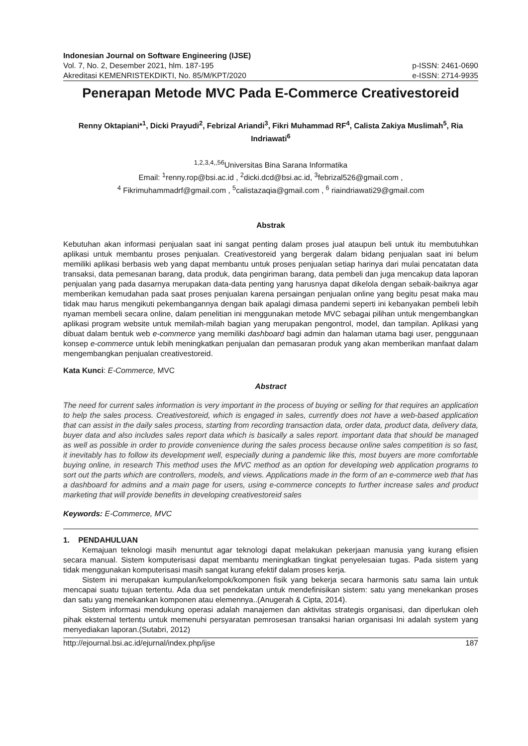Indonesian Journal on Software Engineering (IJSE)
Vol. 7, No. 2, Desember 2021, hlm. 187-195 p-ISSN: 2461-0690
Akreditasi KEMENRISTEKDIKTI, No. 85/M/KPT/2020 e-ISSN: 2714-9935
Penerapan Metode MVC Pada E-Commerce Creativestoreid
Renny Oktapiani*<sup>1</sup>, Dicki Prayudi<sup>2</sup>, Febrizal Ariandi<sup>3</sup>, Fikri Muhammad RF<sup>4</sup>, Calista Zakiya Muslimah<sup>5</sup>, Ria Indriawati<sup>6</sup>
<sup>1,2,3,4,,56</sup>Universitas Bina Sarana Informatika
Email: <sup>1</sup>renny.rop@bsi.ac.id , <sup>2</sup>dicki.dcd@bsi.ac.id, <sup>3</sup>febrizal526@gmail.com ,
<sup>4</sup> Fikrimuhammadrf@gmail.com , <sup>5</sup>calistazaqia@gmail.com , <sup>6</sup> riaindriawati29@gmail.com
Abstrak
Kebutuhan akan informasi penjualan saat ini sangat penting dalam proses jual ataupun beli untuk itu membutuhkan aplikasi untuk membantu proses penjualan. Creativestoreid yang bergerak dalam bidang penjualan saat ini belum memiliki aplikasi berbasis web yang dapat membantu untuk proses penjualan setiap harinya dari mulai pencatatan data transaksi, data pemesanan barang, data produk, data pengiriman barang, data pembeli dan juga mencakup data laporan penjualan yang pada dasarnya merupakan data-data penting yang harusnya dapat dikelola dengan sebaik-baiknya agar memberikan kemudahan pada saat proses penjualan karena persaingan penjualan online yang begitu pesat maka mau tidak mau harus mengikuti pekembangannya dengan baik apalagi dimasa pandemi seperti ini kebanyakan pembeli lebih nyaman membeli secara online, dalam penelitian ini menggunakan metode MVC sebagai pilihan untuk mengembangkan aplikasi program website untuk memilah-milah bagian yang merupakan pengontrol, model, dan tampilan. Aplikasi yang dibuat dalam bentuk web e-commerce yang memiliki dashboard bagi admin dan halaman utama bagi user, penggunaan konsep e-commerce untuk lebih meningkatkan penjualan dan pemasaran produk yang akan memberikan manfaat dalam mengembangkan penjualan creativestoreid.
Kata Kunci: E-Commerce, MVC
Abstract
The need for current sales information is very important in the process of buying or selling for that requires an application to help the sales process. Creativestoreid, which is engaged in sales, currently does not have a web-based application that can assist in the daily sales process, starting from recording transaction data, order data, product data, delivery data, buyer data and also includes sales report data which is basically a sales report. important data that should be managed as well as possible in order to provide convenience during the sales process because online sales competition is so fast, it inevitably has to follow its development well, especially during a pandemic like this, most buyers are more comfortable buying online, in research This method uses the MVC method as an option for developing web application programs to sort out the parts which are controllers, models, and views. Applications made in the form of an e-commerce web that has a dashboard for admins and a main page for users, using e-commerce concepts to further increase sales and product marketing that will provide benefits in developing creativestoreid sales
Keywords: E-Commerce, MVC
1. PENDAHULUAN
Kemajuan teknologi masih menuntut agar teknologi dapat melakukan pekerjaan manusia yang kurang efisien secara manual. Sistem komputerisasi dapat membantu meningkatkan tingkat penyelesaian tugas. Pada sistem yang tidak menggunakan komputerisasi masih sangat kurang efektif dalam proses kerja.
Sistem ini merupakan kumpulan/kelompok/komponen fisik yang bekerja secara harmonis satu sama lain untuk mencapai suatu tujuan tertentu. Ada dua set pendekatan untuk mendefinisikan sistem: satu yang menekankan proses dan satu yang menekankan komponen atau elemennya..(Anugerah & Cipta, 2014).
Sistem informasi mendukung operasi adalah manajemen dan aktivitas strategis organisasi, dan diperlukan oleh pihak eksternal tertentu untuk memenuhi persyaratan pemrosesan transaksi harian organisasi Ini adalah system yang menyediakan laporan.(Sutabri, 2012)
http://ejournal.bsi.ac.id/ejurnal/index.php/ijse 187